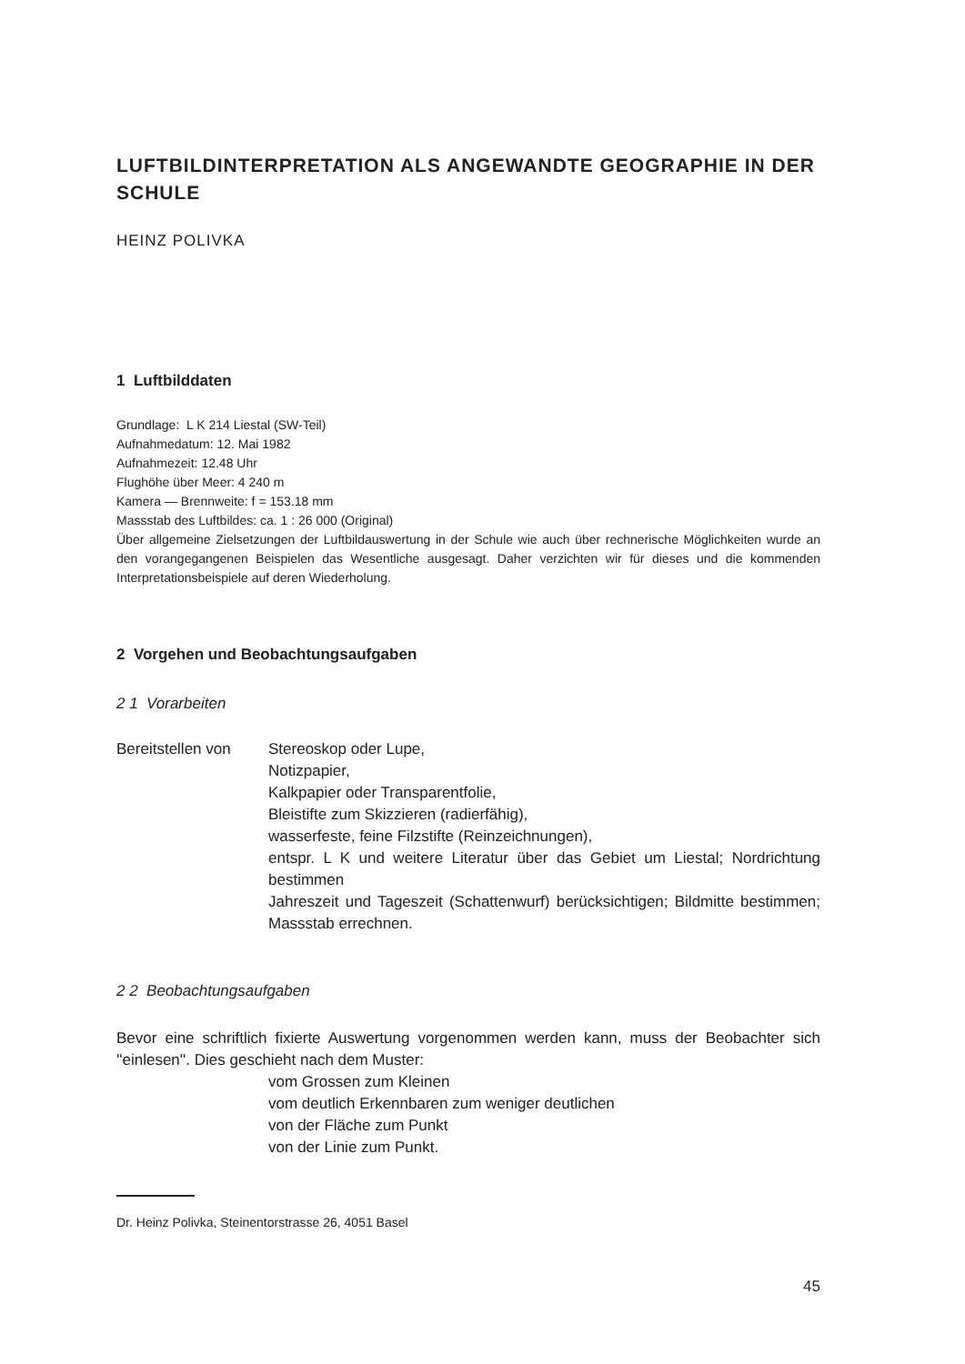LUFTBILDINTERPRETATION ALS ANGEWANDTE GEOGRAPHIE IN DER SCHULE
HEINZ POLIVKA
1 Luftbilddaten
Grundlage: L K 214 Liestal (SW-Teil)
Aufnahmedatum: 12. Mai 1982
Aufnahmezeit: 12.48 Uhr
Flughöhe über Meer: 4 240 m
Kamera — Brennweite: f = 153.18 mm
Massstab des Luftbildes: ca. 1 : 26 000 (Original)
Über allgemeine Zielsetzungen der Luftbildauswertung in der Schule wie auch über rechnerische Möglichkeiten wurde an den vorangegangenen Beispielen das Wesentliche ausgesagt. Daher verzichten wir für dieses und die kommenden Interpretationsbeispiele auf deren Wiederholung.
2 Vorgehen und Beobachtungsaufgaben
2 1 Vorarbeiten
Bereitstellen von
Stereoskop oder Lupe,
Notizpapier,
Kalkpapier oder Transparentfolie,
Bleistifte zum Skizzieren (radierfähig),
wasserfeste, feine Filzstifte (Reinzeichnungen),
entspr. L K und weitere Literatur über das Gebiet um Liestal; Nordrichtung bestimmen
Jahreszeit und Tageszeit (Schattenwurf) berücksichtigen; Bildmitte bestimmen; Massstab errechnen.
2 2 Beobachtungsaufgaben
Bevor eine schriftlich fixierte Auswertung vorgenommen werden kann, muss der Beobachter sich ''einlesen''. Dies geschieht nach dem Muster:
vom Grossen zum Kleinen
vom deutlich Erkennbaren zum weniger deutlichen
von der Fläche zum Punkt
von der Linie zum Punkt.
Dr. Heinz Polivka, Steinentorstrasse 26, 4051 Basel
45